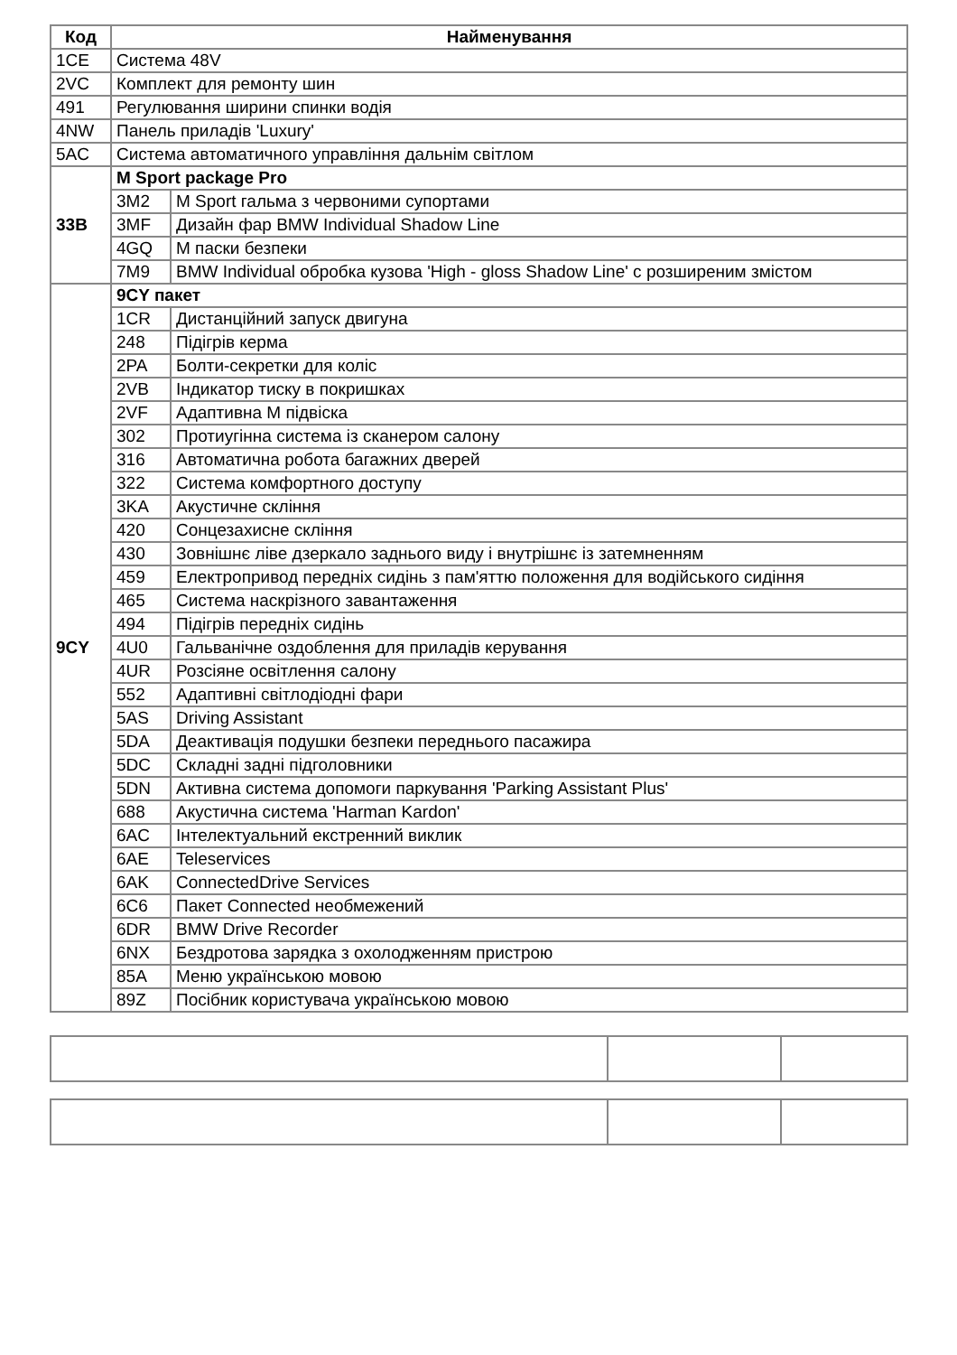| Код | Найменування | |
| --- | --- | --- |
| 1CE | Система 48V | |
| 2VC | Комплект для ремонту шин | |
| 491 | Регулювання ширини спинки водія | |
| 4NW | Панель приладів 'Luxury' | |
| 5AC | Система автоматичного управління дальнім світлом | |
| 33B | M Sport package Pro | |
| | 3M2 | M Sport гальма з червоними супортами |
| | 3MF | Дизайн фар BMW Individual Shadow Line |
| | 4GQ | M паски безпеки |
| | 7M9 | BMW Individual обробка кузова 'High - gloss Shadow Line' с розширеним змістом |
| 9CY | 9CY пакет | |
| | 1CR | Дистанційний запуск двигуна |
| | 248 | Підігрів керма |
| | 2PA | Болти-секретки для коліс |
| | 2VB | Індикатор тиску в покришках |
| | 2VF | Адаптивна M підвіска |
| | 302 | Протиугінна система із сканером салону |
| | 316 | Автоматична робота багажних дверей |
| | 322 | Система комфортного доступу |
| | 3KA | Акустичне скління |
| | 420 | Сонцезахисне скління |
| | 430 | Зовнішнє ліве дзеркало заднього виду і внутрішнє із затемненням |
| | 459 | Електропривод передніх сидінь з пам'яттю положення для водійського сидіння |
| | 465 | Система наскрізного завантаження |
| | 494 | Підігрів передніх сидінь |
| | 4U0 | Гальванічне оздоблення для приладів керування |
| | 4UR | Розсіяне освітлення салону |
| | 552 | Адаптивні світлодіодні фари |
| | 5AS | Driving Assistant |
| | 5DA | Деактивація подушки безпеки переднього пасажира |
| | 5DC | Складні задні підголовники |
| | 5DN | Активна система допомоги паркування 'Parking Assistant Plus' |
| | 688 | Акустична система 'Harman Kardon' |
| | 6AC | Інтелектуальний екстренний виклик |
| | 6AE | Teleservices |
| | 6AK | ConnectedDrive Services |
| | 6C6 | Пакет Connected необмежений |
| | 6DR | BMW Drive Recorder |
| | 6NX | Бездротова зарядка з охолодженням пристрою |
| | 85A | Меню українською мовою |
| | 89Z | Посібник користувача українською мовою |